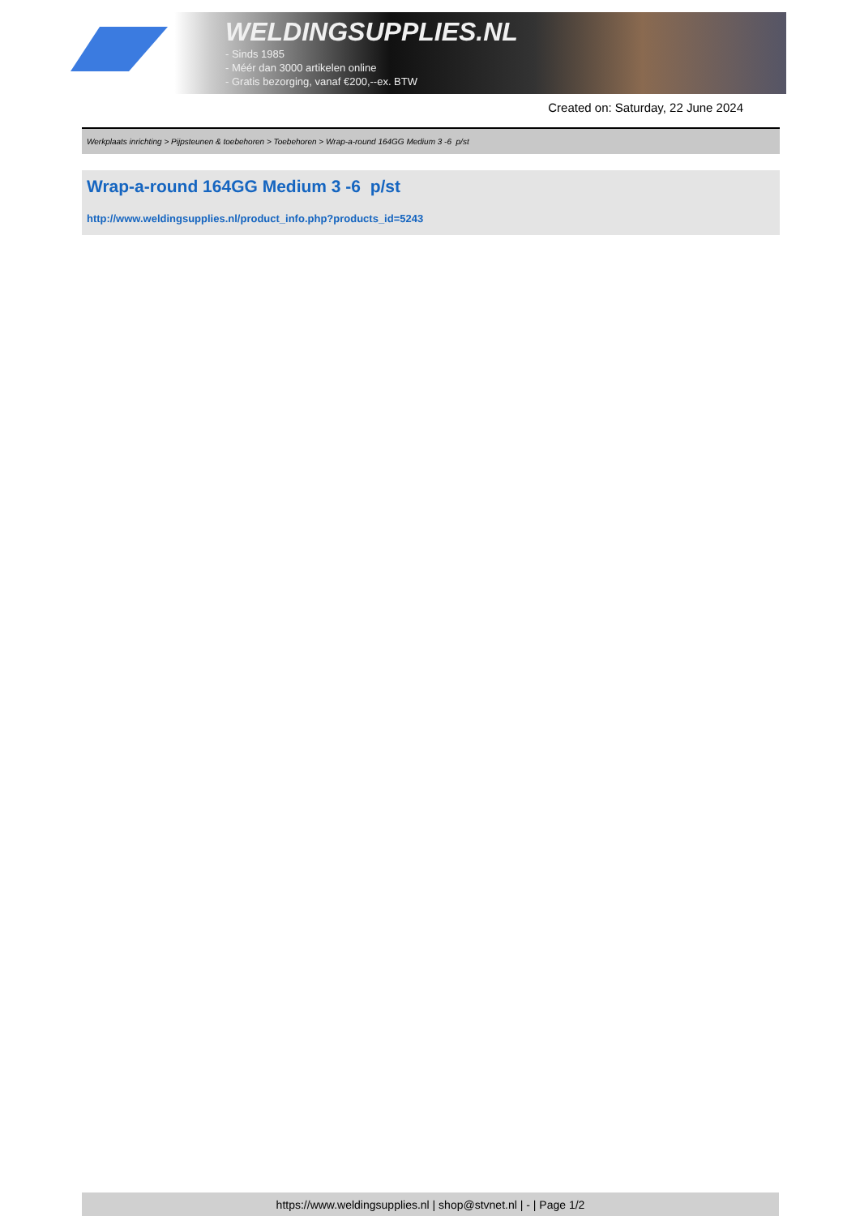WELDINGSUPPLIES.NL
- Sinds 1985
- Méér dan 3000 artikelen online
- Gratis bezorging, vanaf €200,--ex. BTW
Created on: Saturday, 22 June 2024
Werkplaats inrichting > Pijpsteunen & toebehoren > Toebehoren > Wrap-a-round 164GG Medium 3 -6 p/st
Wrap-a-round 164GG Medium 3 -6 p/st
http://www.weldingsupplies.nl/product_info.php?products_id=5243
https://www.weldingsupplies.nl | shop@stvnet.nl | - | Page 1/2